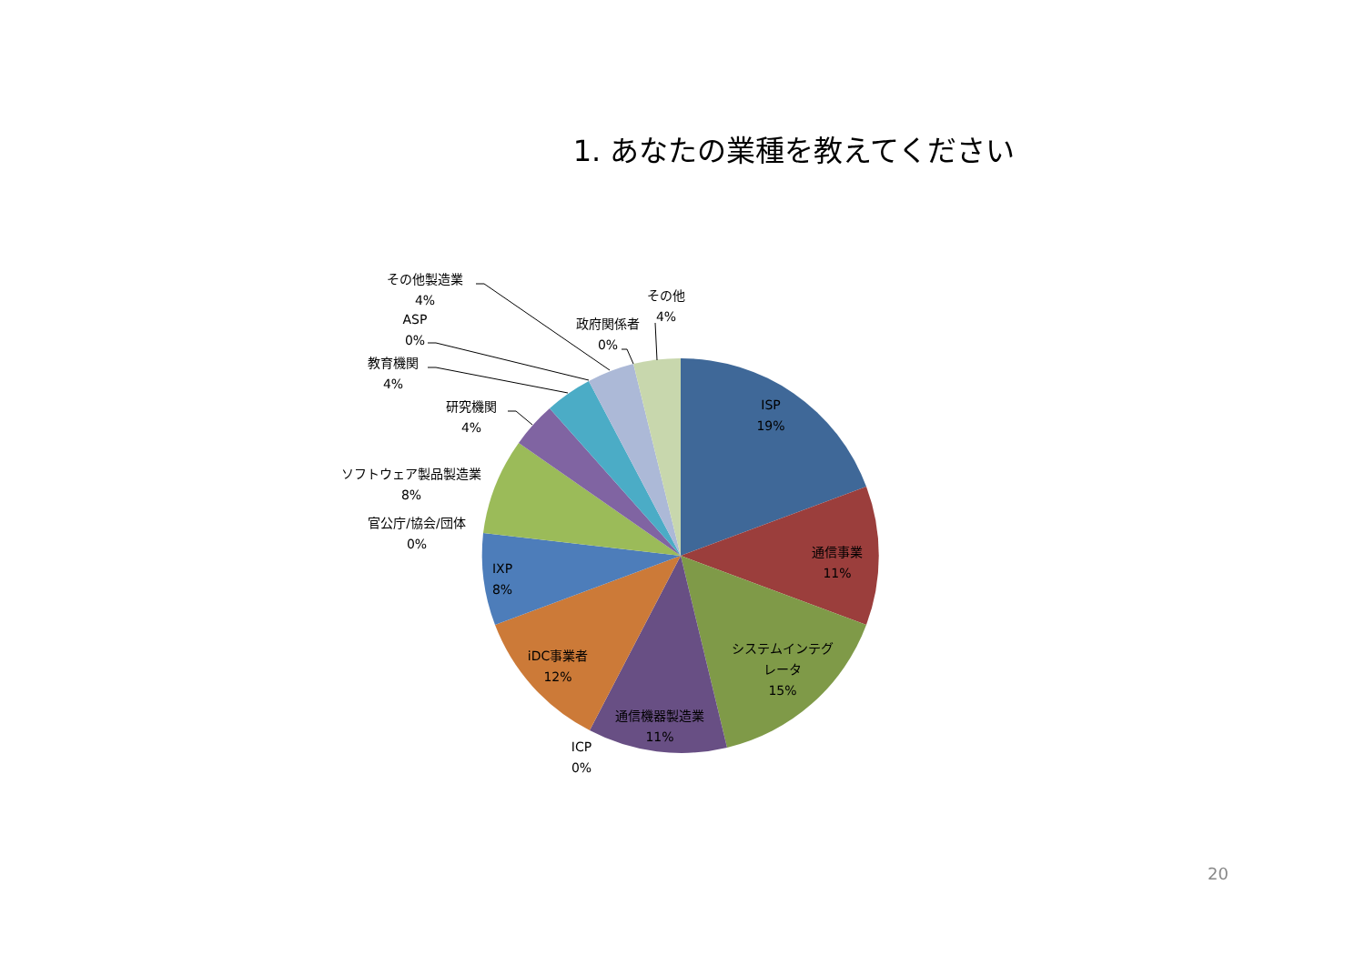1. あなたの業種を教えてください
その他製造業
4%
ASP
0%
教育機関
4%
研究機関
4%
ソフトウェア製品製造業
8%
官公庁/協会/団体
0%
政府関係者
0%
その他
4%
ISP
19%
通信事業
11%
システムインテグ
レータ
15%
通信機器製造業
11%
iDC事業者
12%
IXP
8%
ICP
0%
20